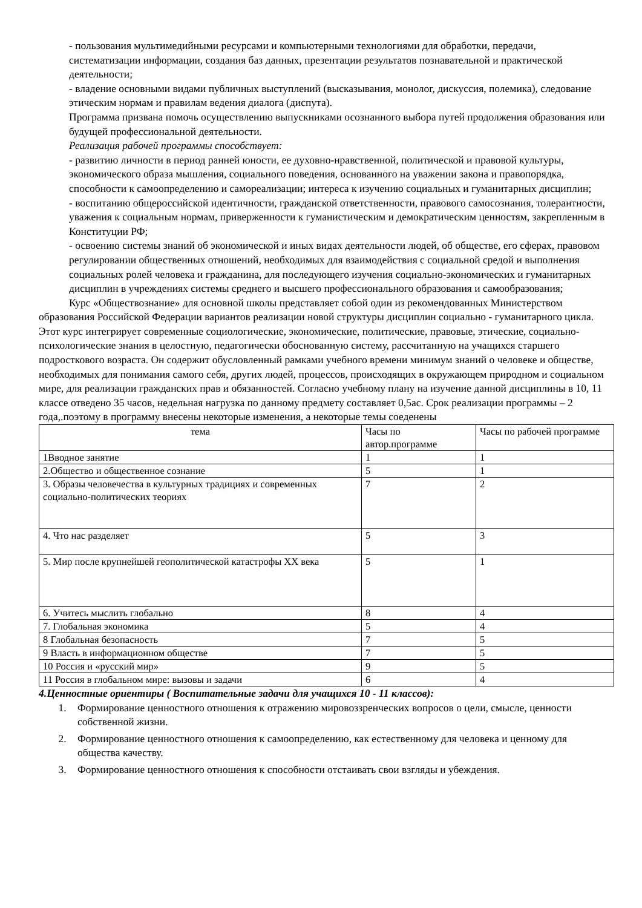- пользования мультимедийными ресурсами и компьютерными технологиями для обработки, передачи, систематизации информации, создания баз данных, презентации результатов познавательной и практической деятельности;
- владение основными видами публичных выступлений (высказывания, монолог, дискуссия, полемика), следование этическим нормам и правилам ведения диалога (диспута).
Программа призвана помочь осуществлению выпускниками осознанного выбора путей продолжения образования или будущей профессиональной деятельности.
Реализация рабочей программы способствует:
- развитию личности в период ранней юности, ее духовно-нравственной, политической и правовой культуры, экономического образа мышления, социального поведения, основанного на уважении закона и правопорядка, способности к самоопределению и самореализации; интереса к изучению социальных и гуманитарных дисциплин;
- воспитанию общероссийской идентичности, гражданской ответственности, правового самосознания, толерантности, уважения к социальным нормам, приверженности к гуманистическим и демократическим ценностям, закрепленным в Конституции РФ;
- освоению системы знаний об экономической и иных видах деятельности людей, об обществе, его сферах, правовом регулировании общественных отношений, необходимых для взаимодействия с социальной средой и выполнения социальных ролей человека и гражданина, для последующего изучения социально-экономических и гуманитарных дисциплин в учреждениях системы среднего и высшего профессионального образования и самообразования;
Курс «Обществознание» для основной школы представляет собой один из рекомендованных Министерством образования Российской Федерации вариантов реализации новой структуры дисциплин социально - гуманитарного цикла. Этот курс интегрирует современные социологические, экономические, политические, правовые, этические, социально-психологические знания в целостную, педагогически обоснованную систему, рассчитанную на учащихся старшего подросткового возраста. Он содержит обусловленный рамками учебного времени минимум знаний о человеке и обществе, необходимых для понимания самого себя, других людей, процессов, происходящих в окружающем природном и социальном мире, для реализации гражданских прав и обязанностей. Согласно учебному плану на изучение данной дисциплины в 10, 11 классе отведено 35 часов, недельная нагрузка по данному предмету составляет 0,5ас. Срок реализации программы – 2 года,.поэтому в программу внесены некоторые изменения, а некоторые темы соеденены
| тема | Часы по автор.программе | Часы по рабочей программе |
| 1Вводное занятие | 1 | 1 |
| 2.Общество и общественное сознание | 5 | 1 |
| 3. Образы человечества в культурных традициях и современных социально-политических теориях | 7 | 2 |
| 4. Что нас разделяет | 5 | 3 |
| 5. Мир после крупнейшей геополитической катастрофы ХХ века | 5 | 1 |
| 6. Учитесь мыслить глобально | 8 | 4 |
| 7. Глобальная экономика | 5 | 4 |
| 8 Глобальная безопасность | 7 | 5 |
| 9 Власть в информационном обществе | 7 | 5 |
| 10 Россия и «русский мир» | 9 | 5 |
| 11 Россия в глобальном мире: вызовы и задачи | 6 | 4 |
4.Ценностные ориентиры ( Воспитательные задачи для учащихся 10 - 11 классов):
1. Формирование ценностного отношения к отражению мировоззренческих вопросов о цели, смысле, ценности собственной жизни.
2. Формирование ценностного отношения к самоопределению, как естественному для человека и ценному для общества качеству.
3. Формирование ценностного отношения к способности отстаивать свои взгляды и убеждения.